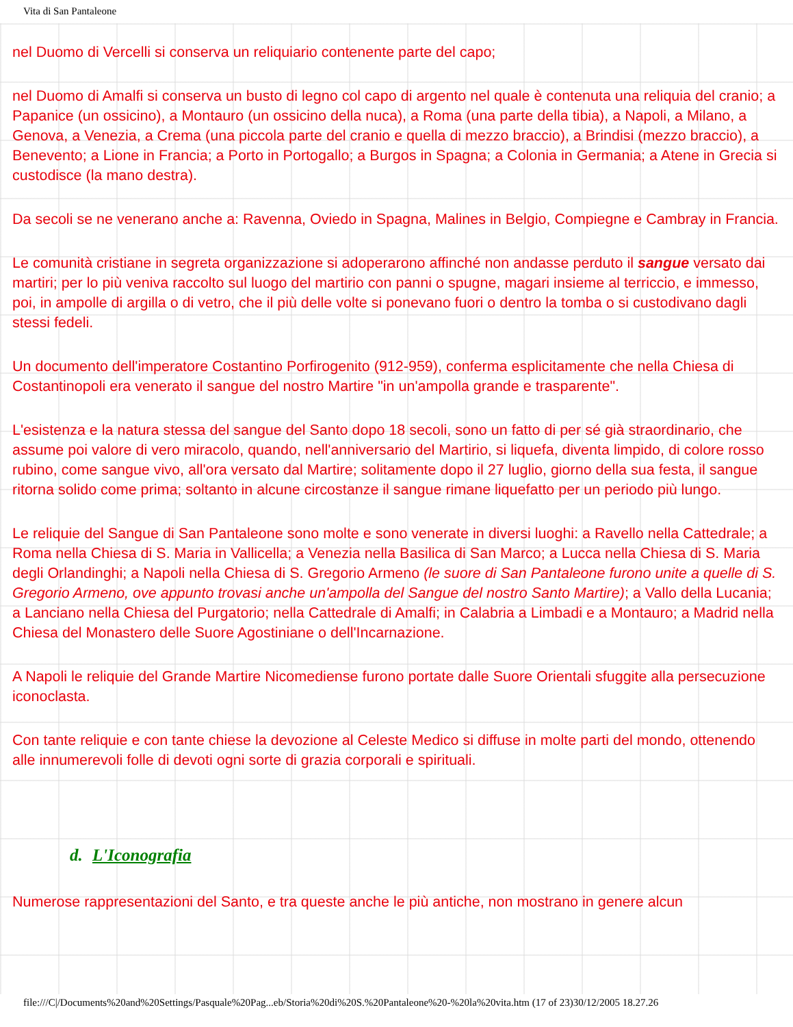Vita di San Pantaleone
nel Duomo di Vercelli si conserva un reliquiario contenente parte del capo;
nel Duomo di Amalfi si conserva un busto di legno col capo di argento nel quale è contenuta una reliquia del cranio; a Papanice (un ossicino), a Montauro (un ossicino della nuca), a Roma (una parte della tibia), a Napoli, a Milano, a Genova, a Venezia, a Crema (una piccola parte del cranio e quella di mezzo braccio), a Brindisi (mezzo braccio), a Benevento; a Lione in Francia; a Porto in Portogallo; a Burgos in Spagna; a Colonia in Germania; a Atene in Grecia si custodisce (la mano destra).
Da secoli se ne venerano anche a: Ravenna, Oviedo in Spagna, Malines in Belgio, Compiegne e Cambray in Francia.
Le comunità cristiane in segreta organizzazione si adoperarono affinché non andasse perduto il sangue versato dai martiri; per lo più veniva raccolto sul luogo del martirio con panni o spugne, magari insieme al terriccio, e immesso, poi, in ampolle di argilla o di vetro, che il più delle volte si ponevano fuori o dentro la tomba o si custodivano dagli stessi fedeli.
Un documento dell'imperatore Costantino Porfirogenito (912-959), conferma esplicitamente che nella Chiesa di Costantinopoli era venerato il sangue del nostro Martire "in un'ampolla grande e trasparente".
L'esistenza e la natura stessa del sangue del Santo dopo 18 secoli, sono un fatto di per sé già straordinario, che assume poi valore di vero miracolo, quando, nell'anniversario del Martirio, si liquefa, diventa limpido, di colore rosso rubino, come sangue vivo, all'ora versato dal Martire; solitamente dopo il 27 luglio, giorno della sua festa, il sangue ritorna solido come prima; soltanto in alcune circostanze il sangue rimane liquefatto per un periodo più lungo.
Le reliquie del Sangue di San Pantaleone sono molte e sono venerate in diversi luoghi: a Ravello nella Cattedrale; a Roma nella Chiesa di S. Maria in Vallicella; a Venezia nella Basilica di San Marco; a Lucca nella Chiesa di S. Maria degli Orlandinghi; a Napoli nella Chiesa di S. Gregorio Armeno (le suore di San Pantaleone furono unite a quelle di S. Gregorio Armeno, ove appunto trovasi anche un'ampolla del Sangue del nostro Santo Martire); a Vallo della Lucania; a Lanciano nella Chiesa del Purgatorio; nella Cattedrale di Amalfi; in Calabria a Limbadi e a Montauro; a Madrid nella Chiesa del Monastero delle Suore Agostiniane o dell'Incarnazione.
A Napoli le reliquie del Grande Martire Nicomediense furono portate dalle Suore Orientali sfuggite alla persecuzione iconoclasta.
Con tante reliquie e con tante chiese la devozione al Celeste Medico si diffuse in molte parti del mondo, ottenendo alle innumerevoli folle di devoti ogni sorte di grazia corporali e spirituali.
d. L'Iconografia
Numerose rappresentazioni del Santo, e tra queste anche le più antiche, non mostrano in genere alcun
file:///C|/Documents%20and%20Settings/Pasquale%20Pag...eb/Storia%20di%20S.%20Pantaleone%20-%20la%20vita.htm (17 of 23)30/12/2005 18.27.26